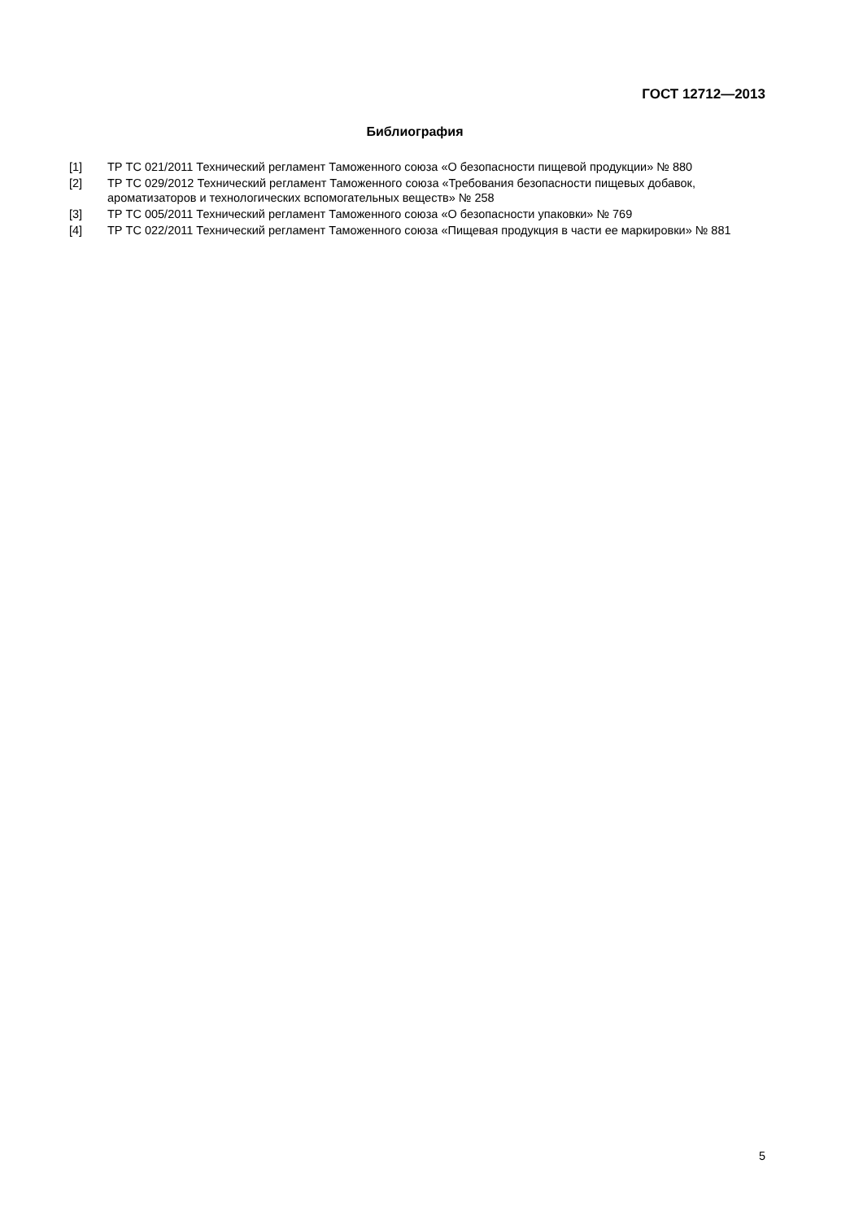ГОСТ 12712—2013
Библиография
[1] ТР ТС 021/2011 Технический регламент Таможенного союза «О безопасности пищевой продукции» № 880
[2] ТР ТС 029/2012 Технический регламент Таможенного союза «Требования безопасности пищевых добавок, ароматизаторов и технологических вспомогательных веществ» № 258
[3] ТР ТС 005/2011 Технический регламент Таможенного союза «О безопасности упаковки» № 769
[4] ТР ТС 022/2011 Технический регламент Таможенного союза «Пищевая продукция в части ее маркировки» № 881
5